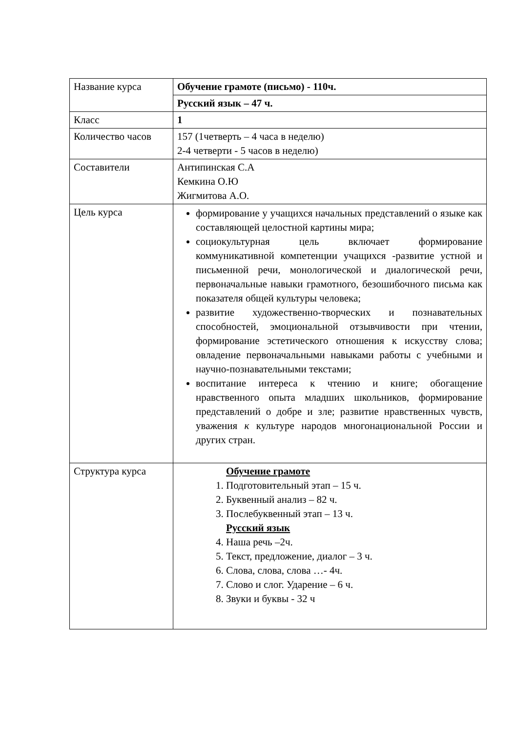| Название курса | Обучение грамоте (письмо) - 110ч. |
| | Русский язык – 47 ч. |
| Класс | 1 |
| Количество часов | 157 (1четверть – 4 часа в неделю) 2-4 четверти - 5 часов в неделю) |
| Составители | Антипинская С.А Кемкина О.Ю Жигмитова А.О. |
| Цель курса | формирование у учащихся начальных представлений о языке как составляющей целостной картины мира; социокультурная цель включает формирование коммуникативной компетенции учащихся -развитие устной и письменной речи, монологической и диалогической речи, первоначальные навыки грамотного, безошибочного письма как показателя общей культуры человека; развитие художественно-творческих и познавательных способностей, эмоциональной отзывчивости при чтении, формирование эстетического отношения к искусству слова; овладение первоначальными навыками работы с учебными и научно-познавательными текстами; воспитание интереса к чтению и книге; обогащение нравственного опыта младших школьников, формирование представлений о добре и зле; развитие нравственных чувств, уважения к культуре народов многонациональной России и других стран. |
| Структура курса | Обучение грамоте 1. Подготовительный этап – 15 ч. 2. Буквенный анализ – 82 ч. 3. Послебуквенный этап – 13 ч. Русский язык 4. Наша речь –2ч. 5. Текст, предложение, диалог – 3 ч. 6. Слова, слова, слова …- 4ч. 7. Слово и слог. Ударение – 6 ч. 8. Звуки и буквы - 32 ч |